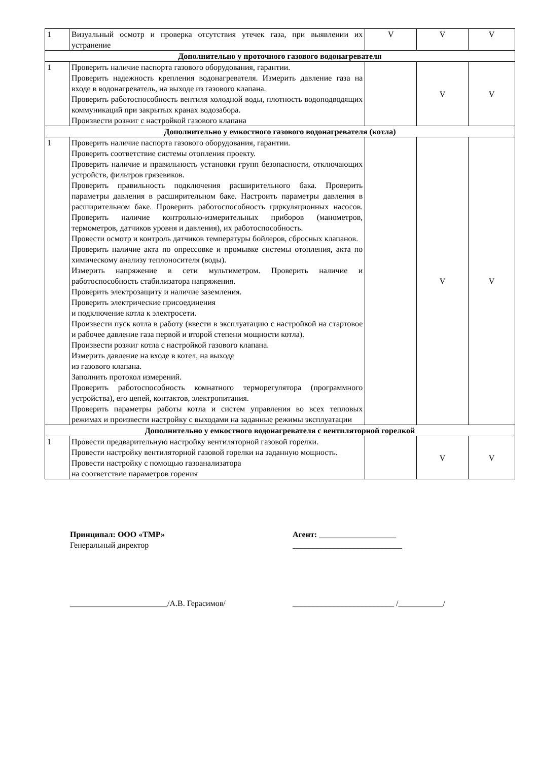| 1 | Визуальный осмотр и проверка отсутствия утечек газа, при выявлении их устранение | V | V | V |
| Дополнительно у проточного газового водонагревателя | | | | |
| 1 | Проверить наличие паспорта газового оборудования, гарантии. Проверить надежность крепления водонагревателя. Измерить давление газа на входе в водонагреватель, на выходе из газового клапана. Проверить работоспособность вентиля холодной воды, плотность водоподводящих коммуникаций при закрытых кранах водозабора. Произвести розжиг с настройкой газового клапана | | V | V |
| Дополнительно у емкостного газового водонагревателя (котла) | | | | |
| 1 | Проверить наличие паспорта газового оборудования, гарантии. Проверить соответствие системы отопления проекту. Проверить наличие и правильность установки групп безопасности, отключающих устройств, фильтров грязевиков. Проверить правильность подключения расширительного бака. Проверить параметры давления в расширительном баке. Настроить параметры давления в расширительном баке. Проверить работоспособность циркуляционных насосов. Проверить наличие контрольно-измерительных приборов (манометров, термометров, датчиков уровня и давления), их работоспособность. Провести осмотр и контроль датчиков температуры бойлеров, сбросных клапанов. Проверить наличие акта по опрессовке и промывке системы отопления, акта по химическому анализу теплоносителя (воды). Измерить напряжение в сети мультиметром. Проверить наличие и работоспособность стабилизатора напряжения. Проверить электрозащиту и наличие заземления. Проверить электрические присоединения и подключение котла к электросети. Произвести пуск котла в работу (ввести в эксплуатацию с настройкой на стартовое и рабочее давление газа первой и второй степени мощности котла). Произвести розжиг котла с настройкой газового клапана. Измерить давление на входе в котел, на выходе из газового клапана. Заполнить протокол измерений. Проверить работоспособность комнатного терморегулятора (программного устройства), его цепей, контактов, электропитания. Проверить параметры работы котла и систем управления во всех тепловых режимах и произвести настройку с выходами на заданные режимы эксплуатации | | V | V |
| Дополнительно у емкостного водонагревателя с вентиляторной горелкой | | | | |
| 1 | Провести предварительную настройку вентиляторной газовой горелки. Провести настройку вентиляторной газовой горелки на заданную мощность. Провести настройку с помощью газоанализатора на соответствие параметров горения | | V | V |
Принципал: ООО «ТМР»
Генеральный директор
Агент: ___________________
___________________________
________________________/А.В. Герасимов/ _________________________ /___________/